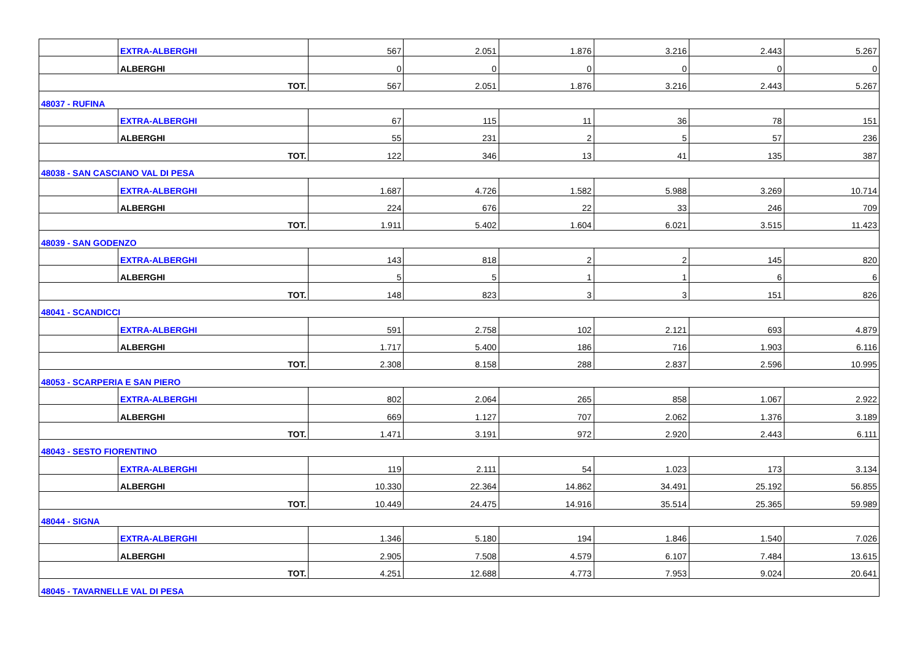| | EXTRA-ALBERGHI | 567 | 2.051 | 1.876 | 3.216 | 2.443 | 5.267 |
| | ALBERGHI | 0 | 0 | 0 | 0 | 0 | 0 |
| TOT. | | 567 | 2.051 | 1.876 | 3.216 | 2.443 | 5.267 |
| 48037 - RUFINA | | | | | | | |
| | EXTRA-ALBERGHI | 67 | 115 | 11 | 36 | 78 | 151 |
| | ALBERGHI | 55 | 231 | 2 | 5 | 57 | 236 |
| TOT. | | 122 | 346 | 13 | 41 | 135 | 387 |
| 48038 - SAN CASCIANO VAL DI PESA | | | | | | | |
| | EXTRA-ALBERGHI | 1.687 | 4.726 | 1.582 | 5.988 | 3.269 | 10.714 |
| | ALBERGHI | 224 | 676 | 22 | 33 | 246 | 709 |
| TOT. | | 1.911 | 5.402 | 1.604 | 6.021 | 3.515 | 11.423 |
| 48039 - SAN GODENZO | | | | | | | |
| | EXTRA-ALBERGHI | 143 | 818 | 2 | 2 | 145 | 820 |
| | ALBERGHI | 5 | 5 | 1 | 1 | 6 | 6 |
| TOT. | | 148 | 823 | 3 | 3 | 151 | 826 |
| 48041 - SCANDICCI | | | | | | | |
| | EXTRA-ALBERGHI | 591 | 2.758 | 102 | 2.121 | 693 | 4.879 |
| | ALBERGHI | 1.717 | 5.400 | 186 | 716 | 1.903 | 6.116 |
| TOT. | | 2.308 | 8.158 | 288 | 2.837 | 2.596 | 10.995 |
| 48053 - SCARPERIA E SAN PIERO | | | | | | | |
| | EXTRA-ALBERGHI | 802 | 2.064 | 265 | 858 | 1.067 | 2.922 |
| | ALBERGHI | 669 | 1.127 | 707 | 2.062 | 1.376 | 3.189 |
| TOT. | | 1.471 | 3.191 | 972 | 2.920 | 2.443 | 6.111 |
| 48043 - SESTO FIORENTINO | | | | | | | |
| | EXTRA-ALBERGHI | 119 | 2.111 | 54 | 1.023 | 173 | 3.134 |
| | ALBERGHI | 10.330 | 22.364 | 14.862 | 34.491 | 25.192 | 56.855 |
| TOT. | | 10.449 | 24.475 | 14.916 | 35.514 | 25.365 | 59.989 |
| 48044 - SIGNA | | | | | | | |
| | EXTRA-ALBERGHI | 1.346 | 5.180 | 194 | 1.846 | 1.540 | 7.026 |
| | ALBERGHI | 2.905 | 7.508 | 4.579 | 6.107 | 7.484 | 13.615 |
| TOT. | | 4.251 | 12.688 | 4.773 | 7.953 | 9.024 | 20.641 |
| 48045 - TAVARNELLE VAL DI PESA | | | | | | | |